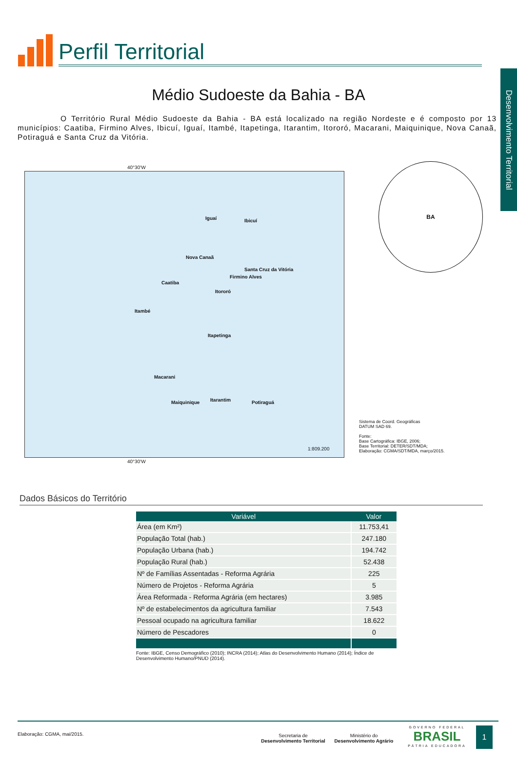Desenvolvimento Territorial
Perfil Territorial
Médio Sudoeste da Bahia - BA
O Território Rural Médio Sudoeste da Bahia - BA está localizado na região Nordeste e é composto por 13 municípios: Caatiba, Firmino Alves, Ibicuí, Iguaí, Itambé, Itapetinga, Itarantim, Itororó, Macarani, Maiquinique, Nova Canaã, Potiraguá e Santa Cruz da Vitória.
40°30'W
Iguaí Ibicuí
Nova Canaã
Santa Cruz da Vitória
Firmino Alves
Caatiba
Itororó
Itambé
Itapetinga
Macarani
Maiquinique Itarantim Potiraguá
1:809.200
40°30'W
BA
Sistema de Coord. Geográficas
DATUM SAD 69.
Fonte:
Base Cartográfica: IBGE, 2006;
Base Territorial: DETER/SDT/MDA;
Elaboração: CGMA/SDT/MDA, março/2015.
Dados Básicos do Território
| Variável | Valor |
| --- | --- |
| Área (em Km²) | 11.753,41 |
| População Total (hab.) | 247.180 |
| População Urbana (hab.) | 194.742 |
| População Rural (hab.) | 52.438 |
| Nº de Famílias Assentadas - Reforma Agrária | 225 |
| Número de Projetos - Reforma Agrária | 5 |
| Área Reformada - Reforma Agrária (em hectares) | 3.985 |
| Nº de estabelecimentos da agricultura familiar | 7.543 |
| Pessoal ocupado na agricultura familiar | 18.622 |
| Número de Pescadores | 0 |
Fonte: IBGE, Censo Demográfico (2010); INCRA (2014); Atlas do Desenvolvimento Humano (2014); Índice de Desenvolvimento Humano/PNUD (2014).
Elaboração: CGMA, mai/2015.
Secretaria de
Desenvolvimento Territorial
Ministério do
Desenvolvimento Agrário
GOVERNO FEDERAL
BRASIL
PÁTRIA EDUCADORA
1